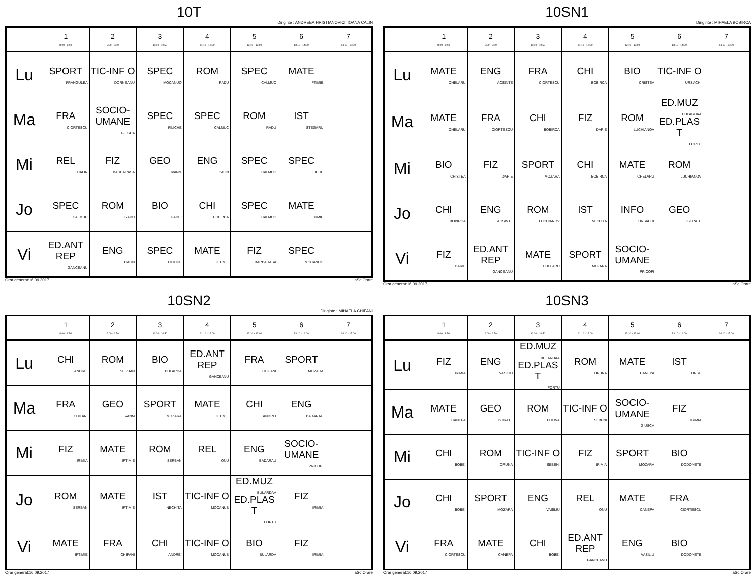10T
Diriginte : ANDREEA HRISTIANOVICI, IOANA CALIN
| | 1 8:00 - 8:50 | 2 9:00 - 9:50 | 3 10:00 - 10:50 | 4 11:10 - 12:00 | 5 12:10 - 13:00 | 6 13:10 - 14:00 | 7 14:10 - 15:00 |
| --- | --- | --- | --- | --- | --- | --- | --- |
| Lu | SPORT FRANGULEA | TIC-INF O DORNEANU | SPEC MOCANUO | ROM RADU | SPEC CALMUC | MATE IFTIMIE | |
| Ma | FRA CIORTESCU | SOCIO-UMANE GIUSCA | SPEC FILICHE | SPEC CALMUC | ROM RADU | IST STEGARU | |
| Mi | REL CALIN | FIZ BARBARASA | GEO IVANM | ENG CALIN | SPEC CALMUC | SPEC FILICHE | |
| Jo | SPEC CALMUC | ROM RADU | BIO GADEI | CHI BOBIRCA | SPEC CALMUC | MATE IFTIMIE | |
| Vi | ED.ANT REP GANCEANU | ENG CALIN | SPEC FILICHE | MATE IFTIMIE | FIZ BARBARASA | SPEC MOCANUO | |
Orar generat:16.09.2017 aSc Orare
10SN1
Diriginte : MIHAELA BOBIRCA
| | 1 8:00 - 8:50 | 2 9:00 - 9:50 | 3 10:00 - 10:50 | 4 11:10 - 12:00 | 5 12:10 - 13:00 | 6 13:10 - 14:00 | 7 14:10 - 15:00 |
| --- | --- | --- | --- | --- | --- | --- | --- |
| Lu | MATE CHELARU | ENG ACSINTE | FRA CIORTESCU | CHI BOBIRCA | BIO CRISTEA | TIC-INF O URSACHI | |
| Ma | MATE CHELARU | FRA CIORTESCU | CHI BOBIRCA | FIZ DARIE | ROM LUCHIANOV | ED.MUZ BULARDAA ED.PLAS T FORTU | |
| Mi | BIO CRISTEA | FIZ DARIE | SPORT MOZARA | CHI BOBIRCA | MATE CHELARU | ROM LUCHIANOV | |
| Jo | CHI BOBIRCA | ENG ACSINTE | ROM LUCHIANOV | IST NECHITA | INFO URSACHI | GEO ISTRATE | |
| Vi | FIZ DARIE | ED.ANT REP GANCEANU | MATE CHELARU | SPORT MOZARA | SOCIO-UMANE PRICOPI | | |
Orar generat:16.09.2017 aSc Orare
10SN2
Diriginte : MIHAELA CHIFANI
| | 1 8:00 - 8:50 | 2 9:00 - 9:50 | 3 10:00 - 10:50 | 4 11:10 - 12:00 | 5 12:10 - 13:00 | 6 13:10 - 14:00 | 7 14:10 - 15:00 |
| --- | --- | --- | --- | --- | --- | --- | --- |
| Lu | CHI ANDREI | ROM SERBAN | BIO BULARDA | ED.ANT REP GANCEANU | FRA CHIFANI | SPORT MOZARA | |
| Ma | FRA CHIFANI | GEO IVANM | SPORT MOZARA | MATE IFTIMIE | CHI ANDREI | ENG BADARAU | |
| Mi | FIZ IRIMIA | MATE IFTIMIE | ROM SERBAN | REL ONU | ENG BADARAU | SOCIO-UMANE PRICOPI | |
| Jo | ROM SERBAN | MATE IFTIMIE | IST NECHITA | TIC-INF O MOCANUB | ED.MUZ BULARDAA ED.PLAS T FORTU | FIZ IRIMIA | |
| Vi | MATE IFTIMIE | FRA CHIFANI | CHI ANDREI | TIC-INF O MOCANUB | BIO BULARDA | FIZ IRIMIA | |
Orar generat:16.09.2017 aSc Orare
10SN3
| | 1 8:00 - 8:50 | 2 9:00 - 9:50 | 3 10:00 - 10:50 | 4 11:10 - 12:00 | 5 12:10 - 13:00 | 6 13:10 - 14:00 | 7 14:10 - 15:00 |
| --- | --- | --- | --- | --- | --- | --- | --- |
| Lu | FIZ IRIMIA | ENG VASILIU | ED.MUZ BULARDAA ED.PLAS T FORTU | ROM ORUNA | MATE CANEPA | IST URSU | |
| Ma | MATE CANEPA | GEO ISTRATE | ROM ORUNA | TIC-INF O SEBENI | SOCIO-UMANE GIUSCA | FIZ IRIMIA | |
| Mi | CHI BOBEI | ROM ORUNA | TIC-INF O SEBENI | FIZ IRIMIA | SPORT MOZARA | BIO DODONETE | |
| Jo | CHI BOBEI | SPORT MOZARA | ENG VASILIU | REL ONU | MATE CANEPA | FRA CIORTESCU | |
| Vi | FRA CIORTESCU | MATE CANEPA | CHI BOBEI | ED.ANT REP GANCEANU | ENG VASILIU | BIO DODONETE | |
Orar generat:16.09.2017 aSc Orare